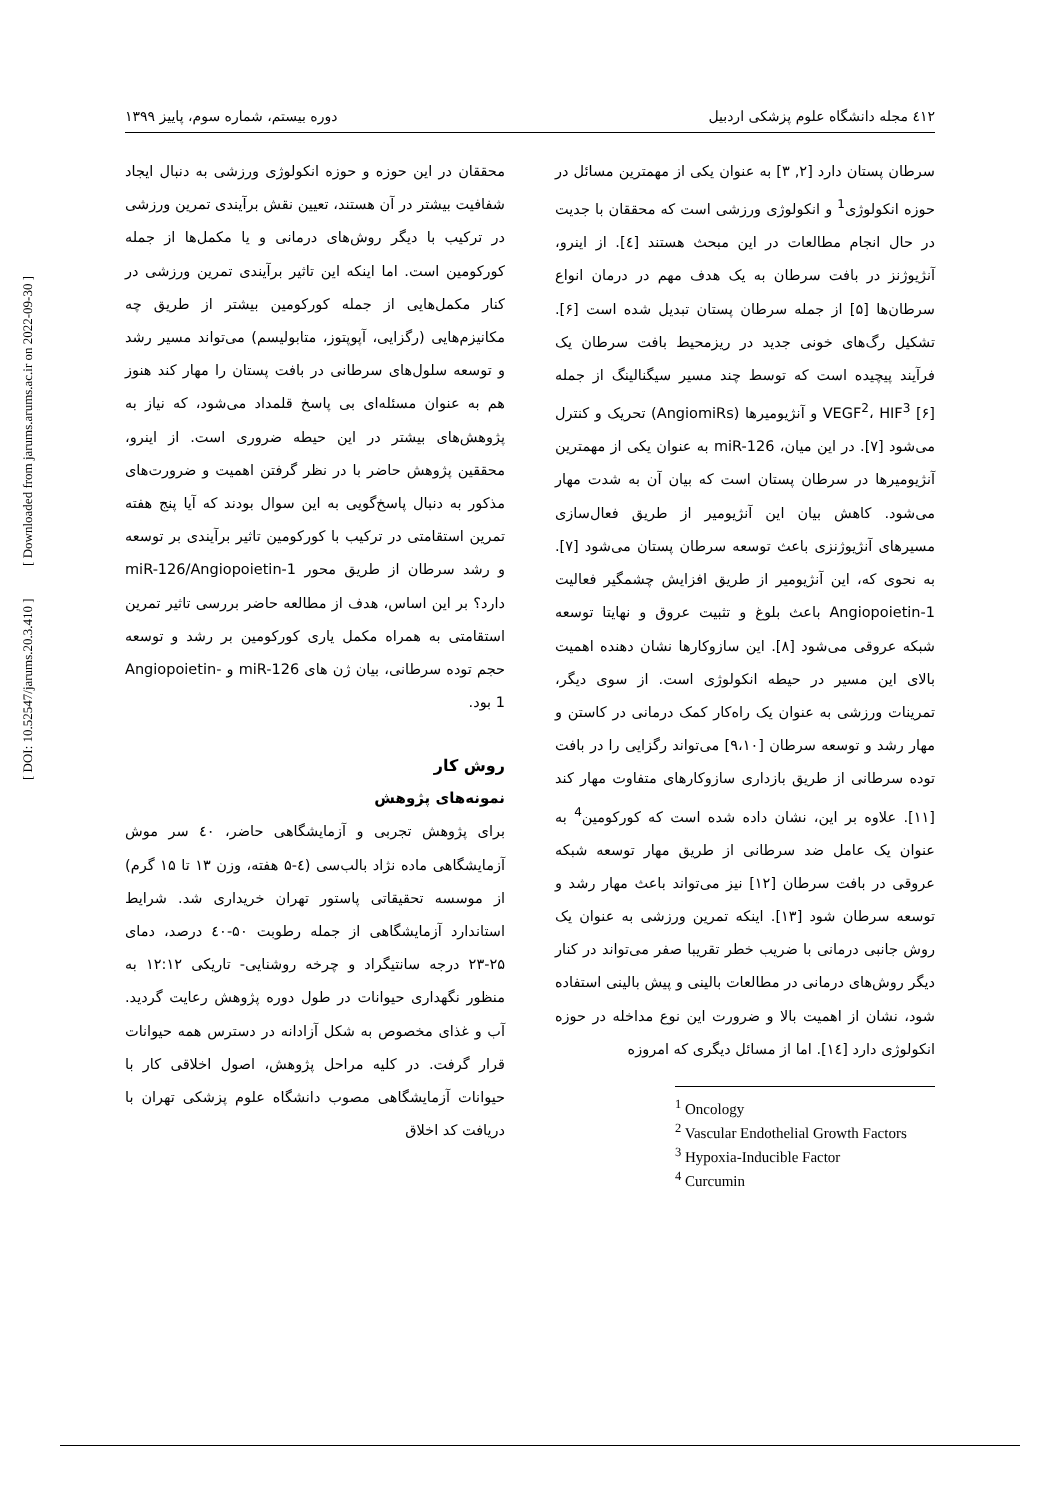٤١٢ مجله دانشگاه علوم پزشکی اردبیل دوره بیستم، شماره سوم، پاییز ۱۳۹۹
سرطان پستان دارد [۲, ۳] به عنوان یکی از مهمترین مسائل در حوزه انکولوژی<sup>1</sup> و انکولوژی ورزشی است که محققان با جدیت در حال انجام مطالعات در این مبحث هستند [٤]. از اینرو، آنژیوژنز در بافت سرطان به یک هدف مهم در درمان انواع سرطان‌ها [۵] از جمله سرطان پستان تبدیل شده است [۶]. تشکیل رگ‌های خونی جدید در ریزمحیط بافت سرطان یک فرآیند پیچیده است که توسط چند مسیر سیگنالینگ از جمله VEGF<sup>2</sup>، HIF<sup>3</sup> [۶] و آنژیومیرها (AngiomiRs) تحریک و کنترل می‌شود [۷]. در این میان، miR-126 به عنوان یکی از مهمترین آنژیومیرها در سرطان پستان است که بیان آن به شدت مهار می‌شود. کاهش بیان این آنژیومیر از طریق فعال‌سازی مسیرهای آنژیوژنزی باعث توسعه سرطان پستان می‌شود [۷]. به نحوی که، این آنژیومیر از طریق افزایش چشمگیر فعالیت Angiopoietin-1 باعث بلوغ و تثبیت عروق و نهایتا توسعه شبکه عروقی می‌شود [۸]. این سازوکارها نشان دهنده اهمیت بالای این مسیر در حیطه انکولوژی است. از سوی دیگر، تمرینات ورزشی به عنوان یک راه‌کار کمک درمانی در کاستن و مهار رشد و توسعه سرطان [۹،۱۰] می‌تواند رگزایی را در بافت توده سرطانی از طریق بازداری سازوکارهای متفاوت مهار کند [۱۱]. علاوه بر این، نشان داده شده است که کورکومین<sup>4</sup> به عنوان یک عامل ضد سرطانی از طریق مهار توسعه شبکه عروقی در بافت سرطان [۱۲] نیز می‌تواند باعث مهار رشد و توسعه سرطان شود [۱۳]. اینکه تمرین ورزشی به عنوان یک روش جانبی درمانی با ضریب خطر تقریبا صفر می‌تواند در کنار دیگر روش‌های درمانی در مطالعات بالینی و پیش بالینی استفاده شود، نشان از اهمیت بالا و ضرورت این نوع مداخله در حوزه انکولوژی دارد [۱٤]. اما از مسائل دیگری که امروزه
<sup>1</sup> Oncology
<sup>2</sup> Vascular Endothelial Growth Factors
<sup>3</sup> Hypoxia-Inducible Factor
<sup>4</sup> Curcumin
محققان در این حوزه و حوزه انکولوژی ورزشی به دنبال ایجاد شفافیت بیشتر در آن هستند، تعیین نقش برآیندی تمرین ورزشی در ترکیب با دیگر روش‌های درمانی و یا مکمل‌ها از جمله کورکومین است. اما اینکه این تاثیر برآیندی تمرین ورزشی در کنار مکمل‌هایی از جمله کورکومین بیشتر از طریق چه مکانیزم‌هایی (رگزایی، آپوپتوز، متابولیسم) می‌تواند مسیر رشد و توسعه سلول‌های سرطانی در بافت پستان را مهار کند هنوز هم به عنوان مسئله‌ای بی پاسخ قلمداد می‌شود، که نیاز به پژوهش‌های بیشتر در این حیطه ضروری است. از اینرو، محققین پژوهش حاضر با در نظر گرفتن اهمیت و ضرورت‌های مذکور به دنبال پاسخ‌گویی به این سوال بودند که آیا پنج هفته تمرین استقامتی در ترکیب با کورکومین تاثیر برآیندی بر توسعه و رشد سرطان از طریق محور miR-126/Angiopoietin-1 دارد؟ بر این اساس، هدف از مطالعه حاضر بررسی تاثیر تمرین استقامتی به همراه مکمل یاری کورکومین بر رشد و توسعه حجم توده سرطانی، بیان ژن های miR-126 و Angiopoietin-1 بود.
روش کار
نمونه‌های پژوهش
برای پژوهش تجربی و آزمایشگاهی حاضر، ٤۰ سر موش آزمایشگاهی ماده نژاد بالب‌سی (٤-۵ هفته، وزن ۱۳ تا ۱۵ گرم) از موسسه تحقیقاتی پاستور تهران خریداری شد. شرایط استاندارد آزمایشگاهی از جمله رطوبت ۵۰-٤۰ درصد، دمای ۲۵-۲۳ درجه سانتیگراد و چرخه روشنایی- تاریکی ۱۲:۱۲ به منظور نگهداری حیوانات در طول دوره پژوهش رعایت گردید. آب و غذای مخصوص به شکل آزادانه در دسترس همه حیوانات قرار گرفت. در کلیه مراحل پژوهش، اصول اخلاقی کار با حیوانات آزمایشگاهی مصوب دانشگاه علوم پزشکی تهران با دریافت کد اخلاق
[ DOI: 10.52547/jarums.20.3.410 ] [ Downloaded from jarums.arums.ac.ir on 2022-09-30 ]